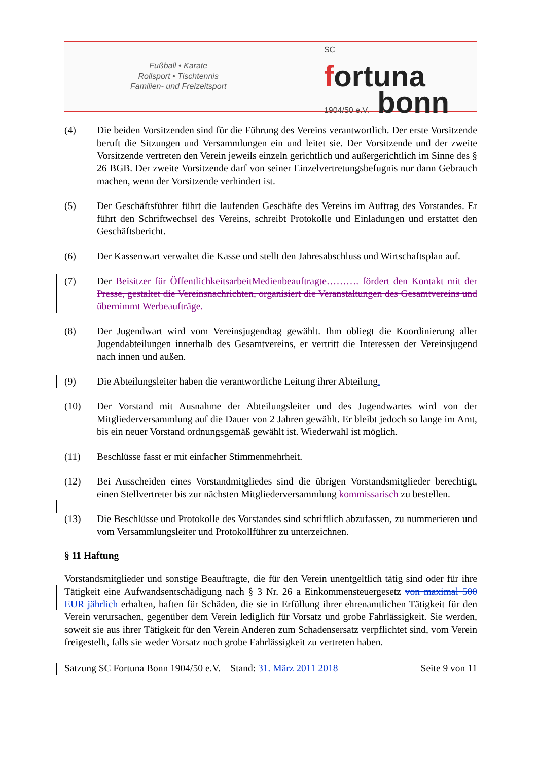Fußball • Karate
Rollsport • Tischtennis
Familien- und Freizeitsport
SC
fortuna
1904/50 e.V. bonn
(4) Die beiden Vorsitzenden sind für die Führung des Vereins verantwortlich. Der erste Vorsitzende beruft die Sitzungen und Versammlungen ein und leitet sie. Der Vorsitzende und der zweite Vorsitzende vertreten den Verein jeweils einzeln gerichtlich und außergerichtlich im Sinne des § 26 BGB. Der zweite Vorsitzende darf von seiner Einzelvertretungsbefugnis nur dann Gebrauch machen, wenn der Vorsitzende verhindert ist.
(5) Der Geschäftsführer führt die laufenden Geschäfte des Vereins im Auftrag des Vorstandes. Er führt den Schriftwechsel des Vereins, schreibt Protokolle und Einladungen und erstattet den Geschäftsbericht.
(6) Der Kassenwart verwaltet die Kasse und stellt den Jahresabschluss und Wirtschaftsplan auf.
(7) Der Beisitzer für Öffentlichkeitsarbeit Medienbeauftragte………. fördert den Kontakt mit der Presse, gestaltet die Vereinsnachrichten, organisiert die Veranstaltungen des Gesamtvereins und übernimmt Werbeaufträge.
(8) Der Jugendwart wird vom Vereinsjugendtag gewählt. Ihm obliegt die Koordinierung aller Jugendabteilungen innerhalb des Gesamtvereins, er vertritt die Interessen der Vereinsjugend nach innen und außen.
(9) Die Abteilungsleiter haben die verantwortliche Leitung ihrer Abteilung.
(10) Der Vorstand mit Ausnahme der Abteilungsleiter und des Jugendwartes wird von der Mitgliederversammlung auf die Dauer von 2 Jahren gewählt. Er bleibt jedoch so lange im Amt, bis ein neuer Vorstand ordnungsgemäß gewählt ist. Wiederwahl ist möglich.
(11) Beschlüsse fasst er mit einfacher Stimmenmehrheit.
(12) Bei Ausscheiden eines Vorstandmitgliedes sind die übrigen Vorstandsmitglieder berechtigt, einen Stellvertreter bis zur nächsten Mitgliederversammlung kommissarisch zu bestellen.
(13) Die Beschlüsse und Protokolle des Vorstandes sind schriftlich abzufassen, zu nummerieren und vom Versammlungsleiter und Protokollführer zu unterzeichnen.
§ 11 Haftung
Vorstandsmitglieder und sonstige Beauftragte, die für den Verein unentgeltlich tätig sind oder für ihre Tätigkeit eine Aufwandsentschädigung nach § 3 Nr. 26 a Einkommensteuergesetz von maximal 500 EUR jährlich erhalten, haften für Schäden, die sie in Erfüllung ihrer ehrenamtlichen Tätigkeit für den Verein verursachen, gegenüber dem Verein lediglich für Vorsatz und grobe Fahrlässigkeit. Sie werden, soweit sie aus ihrer Tätigkeit für den Verein Anderen zum Schadensersatz verpflichtet sind, vom Verein freigestellt, falls sie weder Vorsatz noch grobe Fahrlässigkeit zu vertreten haben.
Satzung SC Fortuna Bonn 1904/50 e.V. Stand: 31. März 2011 2018 Seite 9 von 11